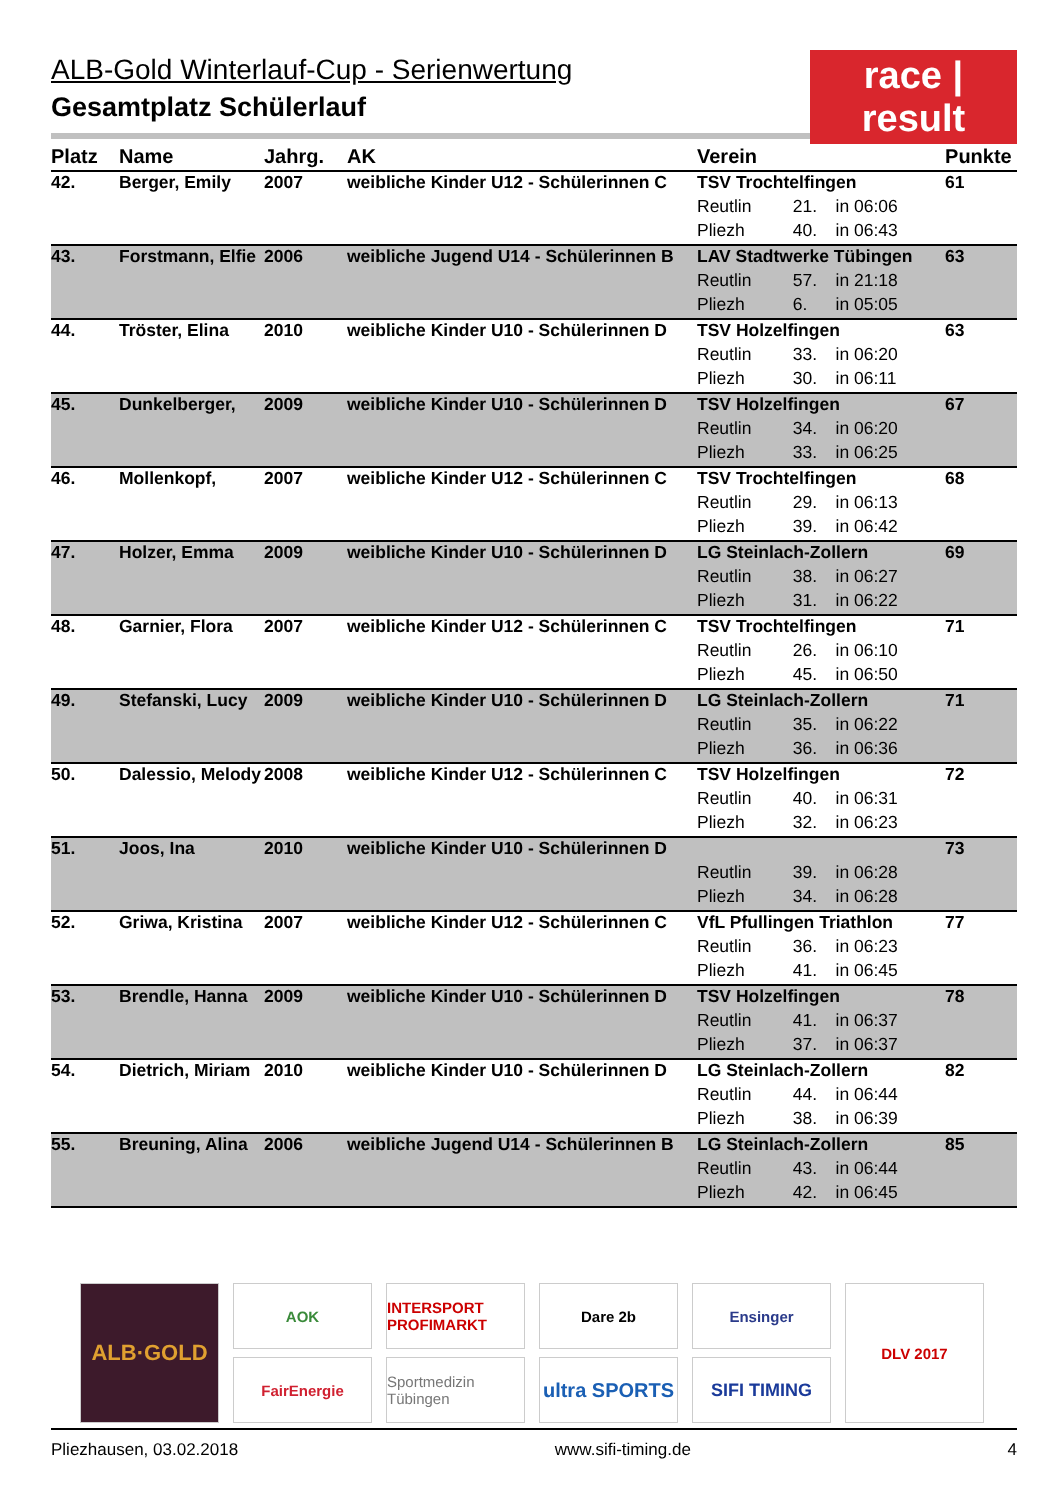race | result
ALB-Gold Winterlauf-Cup - Serienwertung
Gesamtplatz Schülerlauf
| Platz | Name | Jahrg. | AK | Verein | | | Punkte |
| --- | --- | --- | --- | --- | --- | --- | --- |
| 42. | Berger, Emily | 2007 | weibliche Kinder U12 - Schülerinnen C | TSV Trochtelfingen | | | 61 |
| | | | | Reutlin | 21. | in 06:06 | |
| | | | | Pliezh | 40. | in 06:43 | |
| 43. | Forstmann, Elfie | 2006 | weibliche Jugend U14 - Schülerinnen B | LAV Stadtwerke Tübingen | | | 63 |
| | | | | Reutlin | 57. | in 21:18 | |
| | | | | Pliezh | 6. | in 05:05 | |
| 44. | Tröster, Elina | 2010 | weibliche Kinder U10 - Schülerinnen D | TSV Holzelfingen | | | 63 |
| | | | | Reutlin | 33. | in 06:20 | |
| | | | | Pliezh | 30. | in 06:11 | |
| 45. | Dunkelberger, | 2009 | weibliche Kinder U10 - Schülerinnen D | TSV Holzelfingen | | | 67 |
| | | | | Reutlin | 34. | in 06:20 | |
| | | | | Pliezh | 33. | in 06:25 | |
| 46. | Mollenkopf, | 2007 | weibliche Kinder U12 - Schülerinnen C | TSV Trochtelfingen | | | 68 |
| | | | | Reutlin | 29. | in 06:13 | |
| | | | | Pliezh | 39. | in 06:42 | |
| 47. | Holzer, Emma | 2009 | weibliche Kinder U10 - Schülerinnen D | LG Steinlach-Zollern | | | 69 |
| | | | | Reutlin | 38. | in 06:27 | |
| | | | | Pliezh | 31. | in 06:22 | |
| 48. | Garnier, Flora | 2007 | weibliche Kinder U12 - Schülerinnen C | TSV Trochtelfingen | | | 71 |
| | | | | Reutlin | 26. | in 06:10 | |
| | | | | Pliezh | 45. | in 06:50 | |
| 49. | Stefanski, Lucy | 2009 | weibliche Kinder U10 - Schülerinnen D | LG Steinlach-Zollern | | | 71 |
| | | | | Reutlin | 35. | in 06:22 | |
| | | | | Pliezh | 36. | in 06:36 | |
| 50. | Dalessio, Melody | 2008 | weibliche Kinder U12 - Schülerinnen C | TSV Holzelfingen | | | 72 |
| | | | | Reutlin | 40. | in 06:31 | |
| | | | | Pliezh | 32. | in 06:23 | |
| 51. | Joos, Ina | 2010 | weibliche Kinder U10 - Schülerinnen D | | | | 73 |
| | | | | Reutlin | 39. | in 06:28 | |
| | | | | Pliezh | 34. | in 06:28 | |
| 52. | Griwa, Kristina | 2007 | weibliche Kinder U12 - Schülerinnen C | VfL Pfullingen Triathlon | | | 77 |
| | | | | Reutlin | 36. | in 06:23 | |
| | | | | Pliezh | 41. | in 06:45 | |
| 53. | Brendle, Hanna | 2009 | weibliche Kinder U10 - Schülerinnen D | TSV Holzelfingen | | | 78 |
| | | | | Reutlin | 41. | in 06:37 | |
| | | | | Pliezh | 37. | in 06:37 | |
| 54. | Dietrich, Miriam | 2010 | weibliche Kinder U10 - Schülerinnen D | LG Steinlach-Zollern | | | 82 |
| | | | | Reutlin | 44. | in 06:44 | |
| | | | | Pliezh | 38. | in 06:39 | |
| 55. | Breuning, Alina | 2006 | weibliche Jugend U14 - Schülerinnen B | LG Steinlach-Zollern | | | 85 |
| | | | | Reutlin | 43. | in 06:44 | |
| | | | | Pliezh | 42. | in 06:45 | |
ALB·GOLD
AOK
FairEnergie
INTERSPORT PROFIMARKT
Sportmedizin Tübingen
Dare 2b
ultra SPORTS
Ensinger
SIFI TIMING
DLV 2017
Pliezhausen, 03.02.2018 www.sifi-timing.de 4